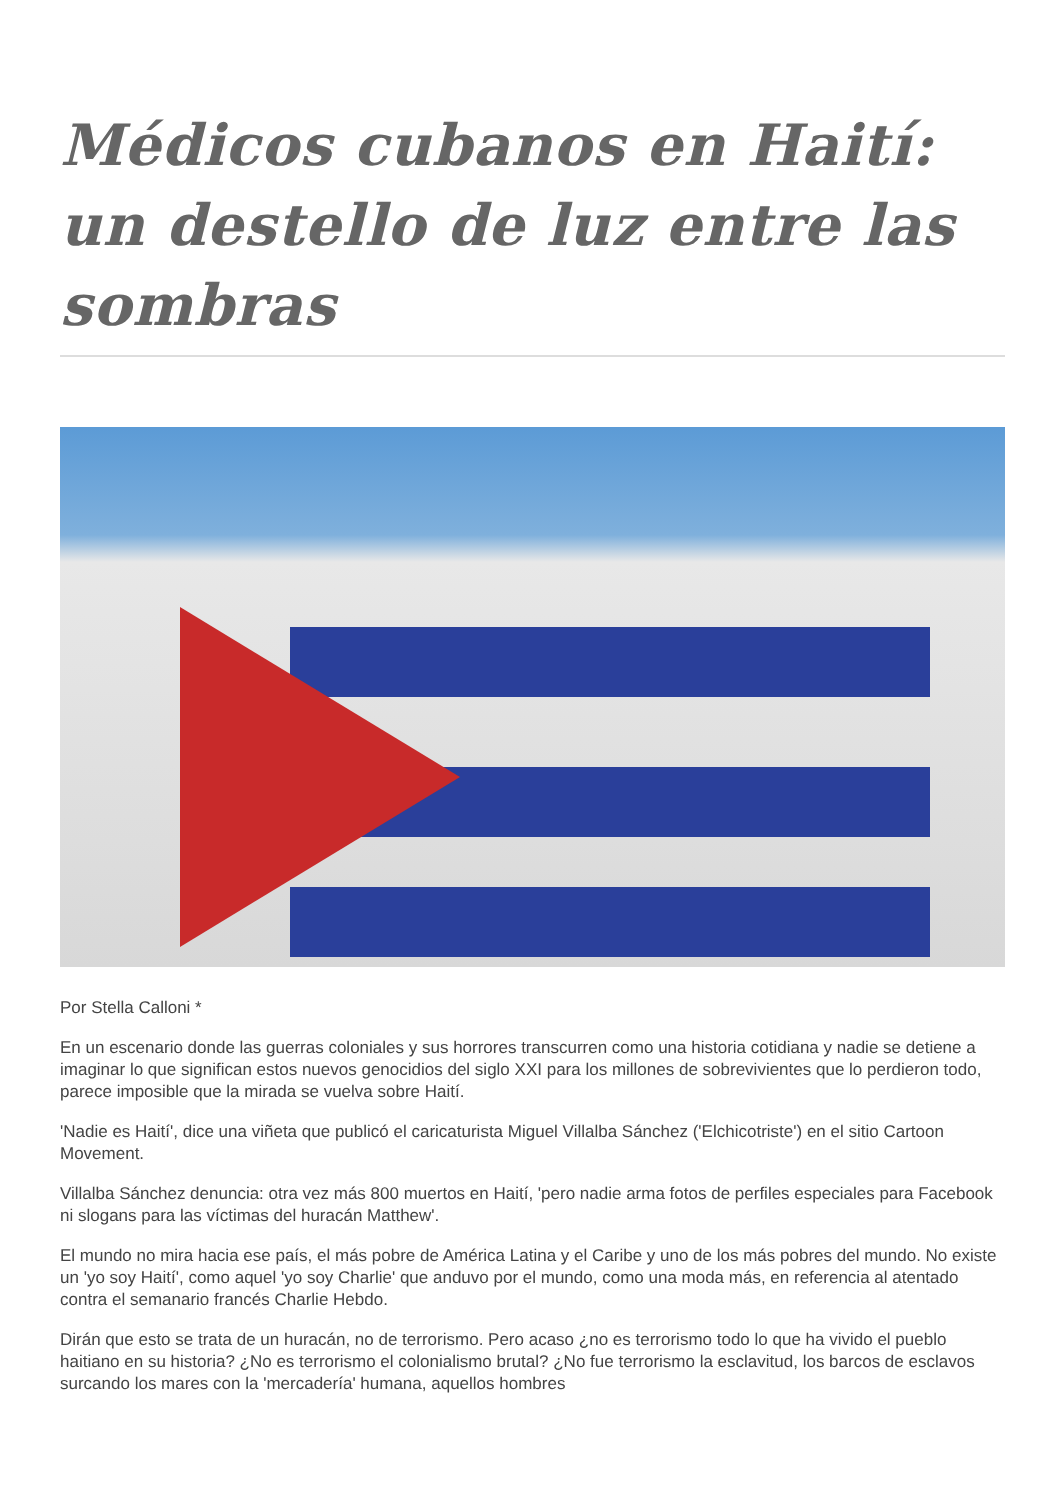Médicos cubanos en Haití: un destello de luz entre las sombras
Por Stella Calloni *
En un escenario donde las guerras coloniales y sus horrores transcurren como una historia cotidiana y nadie se detiene a imaginar lo que significan estos nuevos genocidios del siglo XXI para los millones de sobrevivientes que lo perdieron todo, parece imposible que la mirada se vuelva sobre Haití.
'Nadie es Haití', dice una viñeta que publicó el caricaturista Miguel Villalba Sánchez ('Elchicotriste') en el sitio Cartoon Movement.
Villalba Sánchez denuncia: otra vez más 800 muertos en Haití, 'pero nadie arma fotos de perfiles especiales para Facebook ni slogans para las víctimas del huracán Matthew'.
El mundo no mira hacia ese país, el más pobre de América Latina y el Caribe y uno de los más pobres del mundo. No existe un 'yo soy Haití', como aquel 'yo soy Charlie' que anduvo por el mundo, como una moda más, en referencia al atentado contra el semanario francés Charlie Hebdo.
Dirán que esto se trata de un huracán, no de terrorismo. Pero acaso ¿no es terrorismo todo lo que ha vivido el pueblo haitiano en su historia? ¿No es terrorismo el colonialismo brutal? ¿No fue terrorismo la esclavitud, los barcos de esclavos surcando los mares con la 'mercadería' humana, aquellos hombres